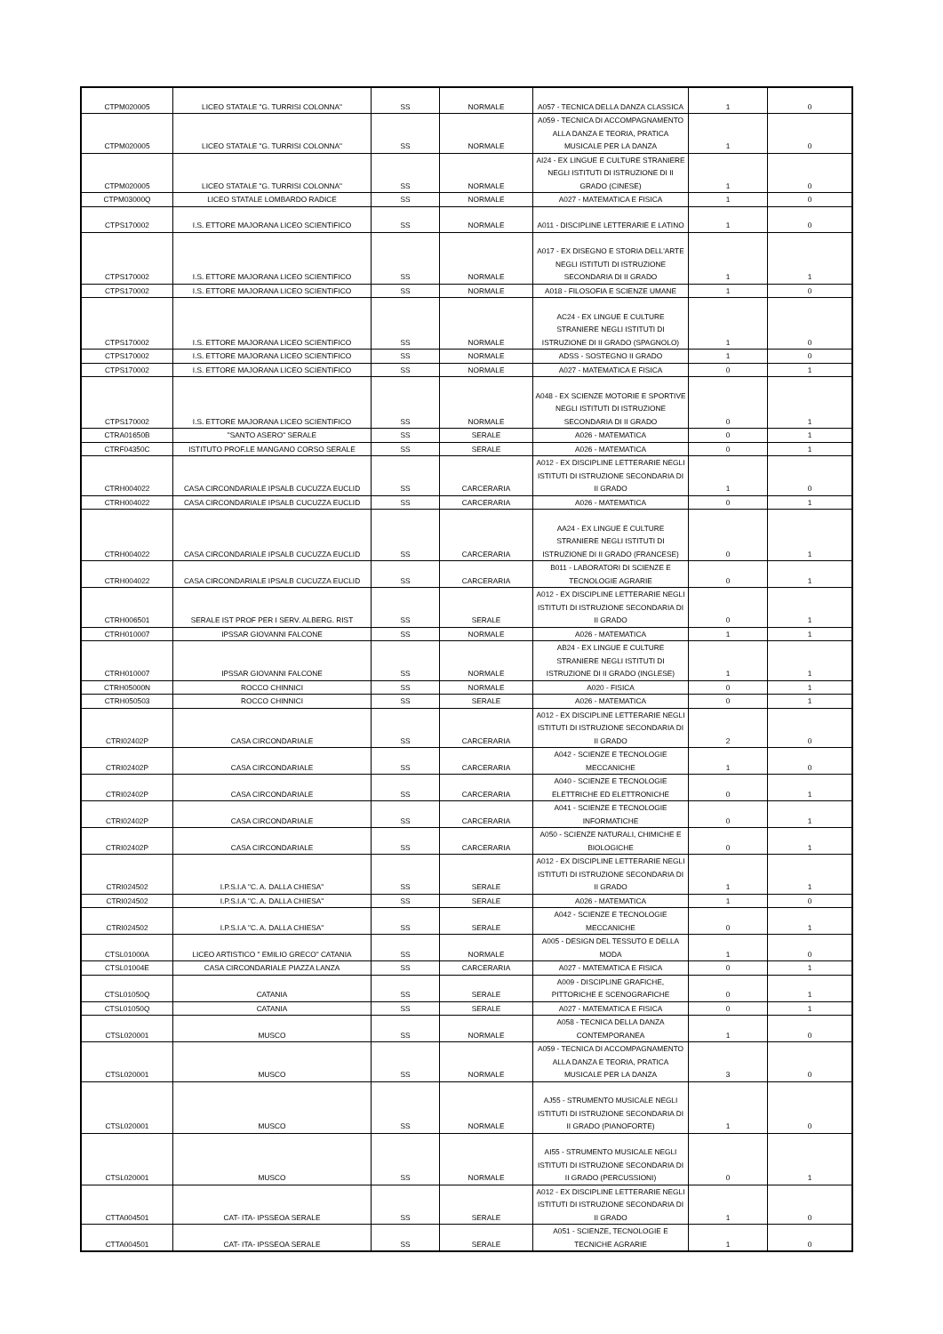| CTPM020005 | LICEO STATALE "G. TURRISI COLONNA" | SS | NORMALE | A057 - TECNICA DELLA DANZA CLASSICA | 1 | 0 |
| CTPM020005 | LICEO STATALE "G. TURRISI COLONNA" | SS | NORMALE | A059 - TECNICA DI ACCOMPAGNAMENTO ALLA DANZA E TEORIA, PRATICA MUSICALE PER LA DANZA | 1 | 0 |
| CTPM020005 | LICEO STATALE "G. TURRISI COLONNA" | SS | NORMALE | AI24 - EX LINGUE E CULTURE STRANIERE NEGLI ISTITUTI DI ISTRUZIONE DI II GRADO (CINESE) | 1 | 0 |
| CTPM03000Q | LICEO STATALE LOMBARDO RADICE | SS | NORMALE | A027 - MATEMATICA E FISICA | 1 | 0 |
| CTPS170002 | I.S. ETTORE MAJORANA LICEO SCIENTIFICO | SS | NORMALE | A011 - DISCIPLINE LETTERARIE E LATINO | 1 | 0 |
| CTPS170002 | I.S. ETTORE MAJORANA LICEO SCIENTIFICO | SS | NORMALE | A017 - EX DISEGNO E STORIA DELL'ARTE NEGLI ISTITUTI DI ISTRUZIONE SECONDARIA DI II GRADO | 1 | 1 |
| CTPS170002 | I.S. ETTORE MAJORANA LICEO SCIENTIFICO | SS | NORMALE | A018 - FILOSOFIA E SCIENZE UMANE | 1 | 0 |
| CTPS170002 | I.S. ETTORE MAJORANA LICEO SCIENTIFICO | SS | NORMALE | AC24 - EX LINGUE E CULTURE STRANIERE NEGLI ISTITUTI DI ISTRUZIONE DI II GRADO (SPAGNOLO) | 1 | 0 |
| CTPS170002 | I.S. ETTORE MAJORANA LICEO SCIENTIFICO | SS | NORMALE | ADSS - SOSTEGNO II GRADO | 1 | 0 |
| CTPS170002 | I.S. ETTORE MAJORANA LICEO SCIENTIFICO | SS | NORMALE | A027 - MATEMATICA E FISICA | 0 | 1 |
| CTPS170002 | I.S. ETTORE MAJORANA LICEO SCIENTIFICO | SS | NORMALE | A048 - EX SCIENZE MOTORIE E SPORTIVE NEGLI ISTITUTI DI ISTRUZIONE SECONDARIA DI II GRADO | 0 | 1 |
| CTRA01650B | "SANTO ASERO" SERALE | SS | SERALE | A026 - MATEMATICA | 0 | 1 |
| CTRF04350C | ISTITUTO PROF.LE MANGANO CORSO SERALE | SS | SERALE | A026 - MATEMATICA | 0 | 1 |
| CTRH004022 | CASA CIRCONDARIALE IPSALB CUCUZZA EUCLID | SS | CARCERARIA | A012 - EX DISCIPLINE LETTERARIE NEGLI ISTITUTI DI ISTRUZIONE SECONDARIA DI II GRADO | 1 | 0 |
| CTRH004022 | CASA CIRCONDARIALE IPSALB CUCUZZA EUCLID | SS | CARCERARIA | A026 - MATEMATICA | 0 | 1 |
| CTRH004022 | CASA CIRCONDARIALE IPSALB CUCUZZA EUCLID | SS | CARCERARIA | AA24 - EX LINGUE E CULTURE STRANIERE NEGLI ISTITUTI DI ISTRUZIONE DI II GRADO (FRANCESE) | 0 | 1 |
| CTRH004022 | CASA CIRCONDARIALE IPSALB CUCUZZA EUCLID | SS | CARCERARIA | B011 - LABORATORI DI SCIENZE E TECNOLOGIE AGRARIE | 0 | 1 |
| CTRH006501 | SERALE IST PROF PER I SERV. ALBERG. RIST | SS | SERALE | A012 - EX DISCIPLINE LETTERARIE NEGLI ISTITUTI DI ISTRUZIONE SECONDARIA DI II GRADO | 0 | 1 |
| CTRH010007 | IPSSAR GIOVANNI FALCONE | SS | NORMALE | A026 - MATEMATICA | 1 | 1 |
| CTRH010007 | IPSSAR GIOVANNI FALCONE | SS | NORMALE | AB24 - EX LINGUE E CULTURE STRANIERE NEGLI ISTITUTI DI ISTRUZIONE DI II GRADO (INGLESE) | 1 | 1 |
| CTRH05000N | ROCCO CHINNICI | SS | NORMALE | A020 - FISICA | 0 | 1 |
| CTRH050503 | ROCCO CHINNICI | SS | SERALE | A026 - MATEMATICA | 0 | 1 |
| CTRI02402P | CASA CIRCONDARIALE | SS | CARCERARIA | A012 - EX DISCIPLINE LETTERARIE NEGLI ISTITUTI DI ISTRUZIONE SECONDARIA DI II GRADO | 2 | 0 |
| CTRI02402P | CASA CIRCONDARIALE | SS | CARCERARIA | A042 - SCIENZE E TECNOLOGIE MECCANICHE | 1 | 0 |
| CTRI02402P | CASA CIRCONDARIALE | SS | CARCERARIA | A040 - SCIENZE E TECNOLOGIE ELETTRICHE ED ELETTRONICHE | 0 | 1 |
| CTRI02402P | CASA CIRCONDARIALE | SS | CARCERARIA | A041 - SCIENZE E TECNOLOGIE INFORMATICHE | 0 | 1 |
| CTRI02402P | CASA CIRCONDARIALE | SS | CARCERARIA | A050 - SCIENZE NATURALI, CHIMICHE E BIOLOGICHE | 0 | 1 |
| CTRI024502 | I.P.S.I.A "C. A. DALLA CHIESA" | SS | SERALE | A012 - EX DISCIPLINE LETTERARIE NEGLI ISTITUTI DI ISTRUZIONE SECONDARIA DI II GRADO | 1 | 1 |
| CTRI024502 | I.P.S.I.A "C. A. DALLA CHIESA" | SS | SERALE | A026 - MATEMATICA | 1 | 0 |
| CTRI024502 | I.P.S.I.A "C. A. DALLA CHIESA" | SS | SERALE | A042 - SCIENZE E TECNOLOGIE MECCANICHE | 0 | 1 |
| CTSL01000A | LICEO ARTISTICO " EMILIO GRECO" CATANIA | SS | NORMALE | A005 - DESIGN DEL TESSUTO E DELLA MODA | 1 | 0 |
| CTSL01004E | CASA CIRCONDARIALE PIAZZA LANZA | SS | CARCERARIA | A027 - MATEMATICA E FISICA | 0 | 1 |
| CTSL01050Q | CATANIA | SS | SERALE | A009 - DISCIPLINE GRAFICHE, PITTORICHE E SCENOGRAFICHE | 0 | 1 |
| CTSL01050Q | CATANIA | SS | SERALE | A027 - MATEMATICA E FISICA | 0 | 1 |
| CTSL020001 | MUSCO | SS | NORMALE | A058 - TECNICA DELLA DANZA CONTEMPORANEA | 1 | 0 |
| CTSL020001 | MUSCO | SS | NORMALE | A059 - TECNICA DI ACCOMPAGNAMENTO ALLA DANZA E TEORIA, PRATICA MUSICALE PER LA DANZA | 3 | 0 |
| CTSL020001 | MUSCO | SS | NORMALE | AJ55 - STRUMENTO MUSICALE NEGLI ISTITUTI DI ISTRUZIONE SECONDARIA DI II GRADO (PIANOFORTE) | 1 | 0 |
| CTSL020001 | MUSCO | SS | NORMALE | AI55 - STRUMENTO MUSICALE NEGLI ISTITUTI DI ISTRUZIONE SECONDARIA DI II GRADO (PERCUSSIONI) | 0 | 1 |
| CTTA004501 | CAT- ITA- IPSSEOA SERALE | SS | SERALE | A012 - EX DISCIPLINE LETTERARIE NEGLI ISTITUTI DI ISTRUZIONE SECONDARIA DI II GRADO | 1 | 0 |
| CTTA004501 | CAT- ITA- IPSSEOA SERALE | SS | SERALE | A051 - SCIENZE, TECNOLOGIE E TECNICHE AGRARIE | 1 | 0 |